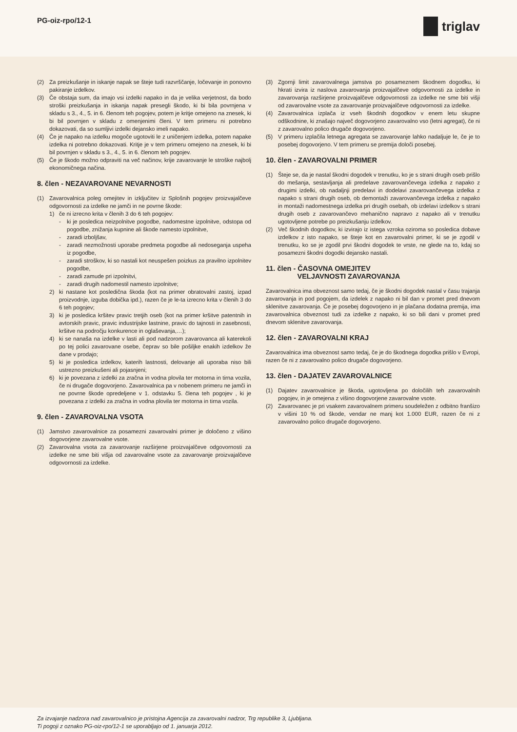PG-oiz-rpo/12-1 triglav
(2) Za preizkušanje in iskanje napak se šteje tudi razvrščanje, ločevanje in ponovno pakiranje izdelkov.
(3) Če obstaja sum, da imajo vsi izdelki napako in da je velika verjetnost, da bodo stroški preizkušanja in iskanja napak presegli škodo, ki bi bila povrnjena v skladu s 3., 4., 5. in 6. členom teh pogojev, potem je kritje omejeno na znesek, ki bi bil povrnjen v skladu z omenjenimi členi. V tem primeru ni potrebno dokazovati, da so sumljivi izdelki dejansko imeli napako.
(4) Če je napako na izdelku mogoče ugotoviti le z uničenjem izdelka, potem napake izdelka ni potrebno dokazovati. Kritje je v tem primeru omejeno na znesek, ki bi bil povrnjen v skladu s 3., 4., 5. in 6. členom teh pogojev.
(5) Če je škodo možno odpraviti na več načinov, krije zavarovanje le stroške najbolj ekonomičnega načina.
8. člen - NEZAVAROVANE NEVARNOSTI
(1) Zavarovalnica poleg omejitev in izključitev iz Splošnih pogojev proizvajalčeve odgovornosti za izdelke ne jamči in ne povrne škode:
1) če ni izrecno krita v členih 3 do 6 teh pogojev:
- ki je posledica neizpolnitve pogodbe, nadomestne izpolnitve, odstopa od pogodbe, znižanja kupnine ali škode namesto izpolnitve,
- zaradi izboljšav,
- zaradi nezmožnosti uporabe predmeta pogodbe ali nedoseganja uspeha iz pogodbe,
- zaradi stroškov, ki so nastali kot neuspešen poizkus za pravilno izpolnitev pogodbe,
- zaradi zamude pri izpolnitvi,
- zaradi drugih nadomestil namesto izpolnitve;
2) ki nastane kot posledična škoda (kot na primer obratovalni zastoj, izpad proizvodnje, izguba dobička ipd.), razen če je le-ta izrecno krita v členih 3 do 6 teh pogojev;
3) ki je posledica kršitev pravic tretjih oseb (kot na primer kršitve patentnih in avtorskih pravic, pravic industrijske lastnine, pravic do tajnosti in zasebnosti, kršitve na področju konkurence in oglaševanja,…);
4) ki se nanaša na izdelke v lasti ali pod nadzorom zavarovanca ali katerekoli po tej polici zavarovane osebe, čeprav so bile pošiljke enakih izdelkov že dane v prodajo;
5) ki je posledica izdelkov, katerih lastnosti, delovanje ali uporaba niso bili ustrezno preizkušeni ali pojasnjeni;
6) ki je povezana z izdelki za zračna in vodna plovila ter motorna in tirna vozila, če ni drugače dogovorjeno. Zavarovalnica pa v nobenem primeru ne jamči in ne povrne škode opredeljene v 1. odstavku 5. člena teh pogojev , ki je povezana z izdelki za zračna in vodna plovila ter motorna in tirna vozila.
9. člen - ZAVAROVALNA VSOTA
(1) Jamstvo zavarovalnice za posamezni zavarovalni primer je določeno z višino dogovorjene zavarovalne vsote.
(2) Zavarovalna vsota za zavarovanje razširjene proizvajalčeve odgovornosti za izdelke ne sme biti višja od zavarovalne vsote za zavarovanje proizvajalčeve odgovornosti za izdelke.
(3) Zgornji limit zavarovalnega jamstva po posameznem škodnem dogodku, ki hkrati izvira iz naslova zavarovanja proizvajalčeve odgovornosti za izdelke in zavarovanja razširjene proizvajalčeve odgovornosti za izdelke ne sme biti višji od zavarovalne vsote za zavarovanje proizvajalčeve odgovornosti za izdelke.
(4) Zavarovalnica izplača iz vseh škodnih dogodkov v enem letu skupne odškodnine, ki znašajo največ dogovorjeno zavarovalno vso (letni agregat), če ni z zavarovalno polico drugače dogovorjeno.
(5) V primeru izplačila letnega agregata se zavarovanje lahko nadaljuje le, če je to posebej dogovorjeno. V tem primeru se premija določi posebej.
10. člen - ZAVAROVALNI PRIMER
(1) Šteje se, da je nastal škodni dogodek v trenutku, ko je s strani drugih oseb prišlo do mešanja, sestavljanja ali predelave zavarovančevega izdelka z napako z drugimi izdelki, ob nadaljnji predelavi in dodelavi zavarovančevega izdelka z napako s strani drugih oseb, ob demontaži zavarovančevega izdelka z napako in montaži nadomestnega izdelka pri drugih osebah, ob izdelavi izdelkov s strani drugih oseb z zavarovančevo mehanično napravo z napako ali v trenutku ugotovljene potrebe po preizkušanju izdelkov.
(2) Več škodnih dogodkov, ki izvirajo iz istega vzroka oziroma so posledica dobave izdelkov z isto napako, se šteje kot en zavarovalni primer, ki se je zgodil v trenutku, ko se je zgodil prvi škodni dogodek te vrste, ne glede na to, kdaj so posamezni škodni dogodki dejansko nastali.
11. člen - ČASOVNA OMEJITEV
VELJAVNOSTI ZAVAROVANJA
Zavarovalnica ima obveznost samo tedaj, če je škodni dogodek nastal v času trajanja zavarovanja in pod pogojem, da izdelek z napako ni bil dan v promet pred dnevom sklenitve zavarovanja. Če je posebej dogovorjeno in je plačana dodatna premija, ima zavarovalnica obveznost tudi za izdelke z napako, ki so bili dani v promet pred dnevom sklenitve zavarovanja.
12. člen - ZAVAROVALNI KRAJ
Zavarovalnica ima obveznost samo tedaj, če je do škodnega dogodka prišlo v Evropi, razen če ni z zavarovalno polico drugače dogovorjeno.
13. člen - DAJATEV ZAVAROVALNICE
(1) Dajatev zavarovalnice je škoda, ugotovljena po določilih teh zavarovalnih pogojev, in je omejena z višino dogovorjene zavarovalne vsote.
(2) Zavarovanec je pri vsakem zavarovalnem primeru soudeležen z odbitno franšizo v višini 10 % od škode, vendar ne manj kot 1.000 EUR, razen če ni z zavarovalno polico drugače dogovorjeno.
Za izvajanje nadzora nad zavarovalnico je pristojna Agencija za zavarovalni nadzor, Trg republike 3, Ljubljana.
Ti pogoji z oznako PG-oiz-rpo/12-1 se uporabljajo od 1. januarja 2012.